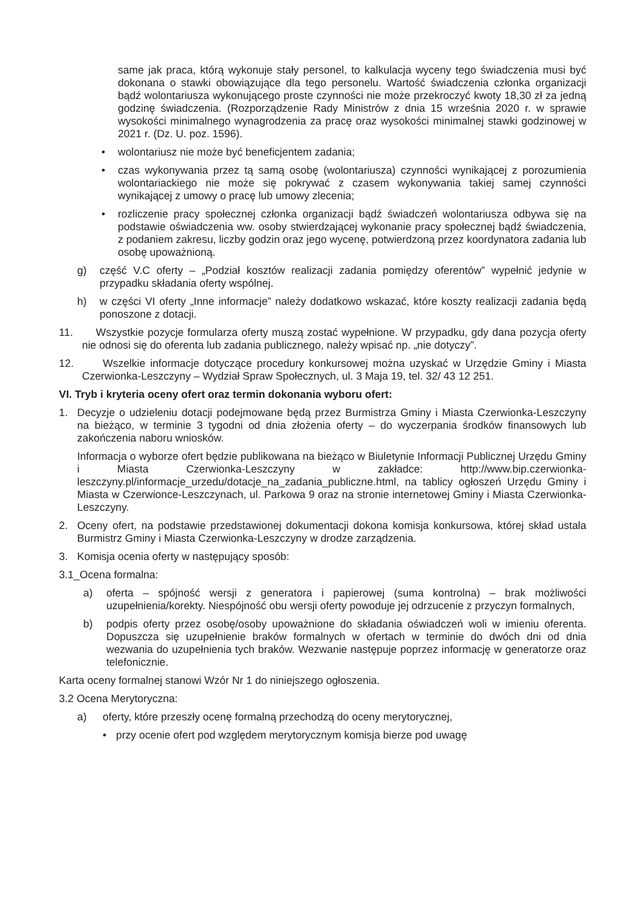same jak praca, którą wykonuje stały personel, to kalkulacja wyceny tego świadczenia musi być dokonana o stawki obowiązujące dla tego personelu. Wartość świadczenia członka organizacji bądź wolontariusza wykonującego proste czynności nie może przekroczyć kwoty 18,30 zł za jedną godzinę świadczenia. (Rozporządzenie Rady Ministrów z dnia 15 września 2020 r. w sprawie wysokości minimalnego wynagrodzenia za pracę oraz wysokości minimalnej stawki godzinowej w 2021 r. (Dz. U. poz. 1596).
• wolontariusz nie może być beneficjentem zadania;
• czas wykonywania przez tą samą osobę (wolontariusza) czynności wynikającej z porozumienia wolontariackiego nie może się pokrywać z czasem wykonywania takiej samej czynności wynikającej z umowy o pracę lub umowy zlecenia;
• rozliczenie pracy społecznej członka organizacji bądź świadczeń wolontariusza odbywa się na podstawie oświadczenia ww. osoby stwierdzającej wykonanie pracy społecznej bądź świadczenia, z podaniem zakresu, liczby godzin oraz jego wycenę, potwierdzoną przez koordynatora zadania lub osobę upoważnioną.
g) część V.C oferty – „Podział kosztów realizacji zadania pomiędzy oferentów” wypełnić jedynie w przypadku składania oferty wspólnej.
h) w części VI oferty „Inne informacje” należy dodatkowo wskazać, które koszty realizacji zadania będą ponoszone z dotacji.
11. Wszystkie pozycje formularza oferty muszą zostać wypełnione. W przypadku, gdy dana pozycja oferty nie odnosi się do oferenta lub zadania publicznego, należy wpisać np. „nie dotyczy”.
12. Wszelkie informacje dotyczące procedury konkursowej można uzyskać w Urzędzie Gminy i Miasta Czerwionka-Leszczyny – Wydział Spraw Społecznych, ul. 3 Maja 19, tel. 32/ 43 12 251.
VI. Tryb i kryteria oceny ofert oraz termin dokonania wyboru ofert:
1. Decyzje o udzieleniu dotacji podejmowane będą przez Burmistrza Gminy i Miasta Czerwionka-Leszczyny na bieżąco, w terminie 3 tygodni od dnia złożenia oferty – do wyczerpania środków finansowych lub zakończenia naboru wniosków.
Informacja o wyborze ofert będzie publikowana na bieżąco w Biuletynie Informacji Publicznej Urzędu Gminy i Miasta Czerwionka-Leszczyny w zakładce: http://www.bip.czerwionka-leszczyny.pl/informacje_urzedu/dotacje_na_zadania_publiczne.html, na tablicy ogłoszeń Urzędu Gminy i Miasta w Czerwionce-Leszczynach, ul. Parkowa 9 oraz na stronie internetowej Gminy i Miasta Czerwionka-Leszczyny.
2. Oceny ofert, na podstawie przedstawionej dokumentacji dokona komisja konkursowa, której skład ustala Burmistrz Gminy i Miasta Czerwionka-Leszczyny w drodze zarządzenia.
3. Komisja ocenia oferty w następujący sposób:
3.1_Ocena formalna:
a) oferta – spójność wersji z generatora i papierowej (suma kontrolna) – brak możliwości uzupełnienia/korekty. Niespójność obu wersji oferty powoduje jej odrzucenie z przyczyn formalnych,
b) podpis oferty przez osobę/osoby upoważnione do składania oświadczeń woli w imieniu oferenta. Dopuszcza się uzupełnienie braków formalnych w ofertach w terminie do dwóch dni od dnia wezwania do uzupełnienia tych braków. Wezwanie następuje poprzez informację w generatorze oraz telefonicznie.
Karta oceny formalnej stanowi Wzór Nr 1 do niniejszego ogłoszenia.
3.2 Ocena Merytoryczna:
a) oferty, które przeszły ocenę formalną przechodzą do oceny merytorycznej,
• przy ocenie ofert pod względem merytorycznym komisja bierze pod uwagę